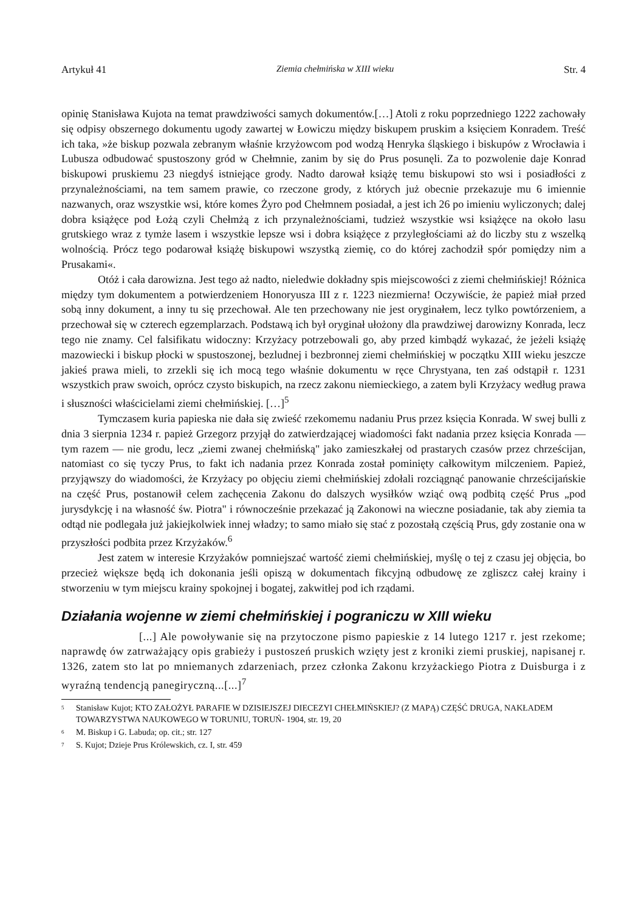Artykuł 41 Ziemia chełmińska w XIII wieku Str. 4
opinię Stanisława Kujota na temat prawdziwości samych dokumentów.[…] Atoli z roku poprzedniego 1222 zachowały się odpisy obszernego dokumentu ugody zawartej w Łowiczu między biskupem pruskim a księciem Konradem. Treść ich taka, »że biskup pozwala zebranym właśnie krzyżowcom pod wodzą Henryka śląskiego i biskupów z Wrocławia i Lubusza odbudować spustoszony gród w Chełmnie, zanim by się do Prus posunęli. Za to pozwolenie daje Konrad biskupowi pruskiemu 23 niegdyś istniejące grody. Nadto darował książę temu biskupowi sto wsi i posiadłości z przynależnościami, na tem samem prawie, co rzeczone grody, z których już obecnie przekazuje mu 6 imiennie nazwanych, oraz wszystkie wsi, które komes Żyro pod Chełmnem posiadał, a jest ich 26 po imieniu wyliczonych; dalej dobra książęce pod Łożą czyli Chełmżą z ich przynależnościami, tudzież wszystkie wsi książęce na około lasu grutskiego wraz z tymże lasem i wszystkie lepsze wsi i dobra książęce z przyległościami aż do liczby stu z wszelką wolnością. Prócz tego podarował książę biskupowi wszystką ziemię, co do której zachodził spór pomiędzy nim a Prusakami«.
Otóż i cała darowizna. Jest tego aż nadto, nieledwie dokładny spis miejscowości z ziemi chełmińskiej! Różnica między tym dokumentem a potwierdzeniem Honoryusza III z r. 1223 niezmierna! Oczywiście, że papież miał przed sobą inny dokument, a inny tu się przechował. Ale ten przechowany nie jest oryginałem, lecz tylko powtórzeniem, a przechował się w czterech egzemplarzach. Podstawą ich był oryginał ułożony dla prawdziwej darowizny Konrada, lecz tego nie znamy. Cel falsifikatu widoczny: Krzyżacy potrzebowali go, aby przed kimbądź wykazać, że jeżeli książę mazowiecki i biskup płocki w spustoszonej, bezludnej i bezbronnej ziemi chełmińskiej w początku XIII wieku jeszcze jakieś prawa mieli, to zrzekli się ich mocą tego właśnie dokumentu w ręce Chrystyana, ten zaś odstąpił r. 1231 wszystkich praw swoich, oprócz czysto biskupich, na rzecz zakonu niemieckiego, a zatem byli Krzyżacy według prawa i słuszności właścicielami ziemi chełmińskiej. […]<sup>5</sup>
Tymczasem kuria papieska nie dała się zwieść rzekomemu nadaniu Prus przez księcia Konrada. W swej bulli z dnia 3 sierpnia 1234 r. papież Grzegorz przyjął do zatwierdzającej wiadomości fakt nadania przez księcia Konrada — tym razem — nie grodu, lecz „ziemi zwanej chełmińską" jako zamieszkałej od prastarych czasów przez chrześcijan, natomiast co się tyczy Prus, to fakt ich nadania przez Konrada został pominięty całkowitym milczeniem. Papież, przyjąwszy do wiadomości, że Krzyżacy po objęciu ziemi chełmińskiej zdołali rozciągnąć panowanie chrześcijańskie na część Prus, postanowił celem zachęcenia Zakonu do dalszych wysiłków wziąć ową podbitą część Prus „pod jurysdykcję i na własność św. Piotra" i równocześnie przekazać ją Zakonowi na wieczne posiadanie, tak aby ziemia ta odtąd nie podlegała już jakiejkolwiek innej władzy; to samo miało się stać z pozostałą częścią Prus, gdy zostanie ona w przyszłości podbita przez Krzyżaków.<sup>6</sup>
Jest zatem w interesie Krzyżaków pomniejszać wartość ziemi chełmińskiej, myślę o tej z czasu jej objęcia, bo przecież większe będą ich dokonania jeśli opiszą w dokumentach fikcyjną odbudowę ze zgliszcz całej krainy i stworzeniu w tym miejscu krainy spokojnej i bogatej, zakwitłej pod ich rządami.
Działania wojenne w ziemi chełmińskiej i pograniczu w XIII wieku
[...] Ale powoływanie się na przytoczone pismo papieskie z 14 lutego 1217 r. jest rzekome; naprawdę ów zatrważający opis grabieży i pustoszeń pruskich wzięty jest z kroniki ziemi pruskiej, napisanej r. 1326, zatem sto lat po mniemanych zdarzeniach, przez członka Zakonu krzyżackiego Piotra z Duisburga i z wyraźną tendencją panegiryczną...[...]<sup>7</sup>
<sup>5</sup> Stanisław Kujot; KTO ZAŁOŻYŁ PARAFIE W DZISIEJSZEJ DIECEZYI CHEŁMIŃSKIEJ? (Z MAPĄ) CZĘŚĆ DRUGA, NAKŁADEM TOWARZYSTWA NAUKOWEGO W TORUNIU, TORUŃ- 1904, str. 19, 20
<sup>6</sup> M. Biskup i G. Labuda; op. cit.; str. 127
<sup>7</sup> S. Kujot; Dzieje Prus Królewskich, cz. I, str. 459